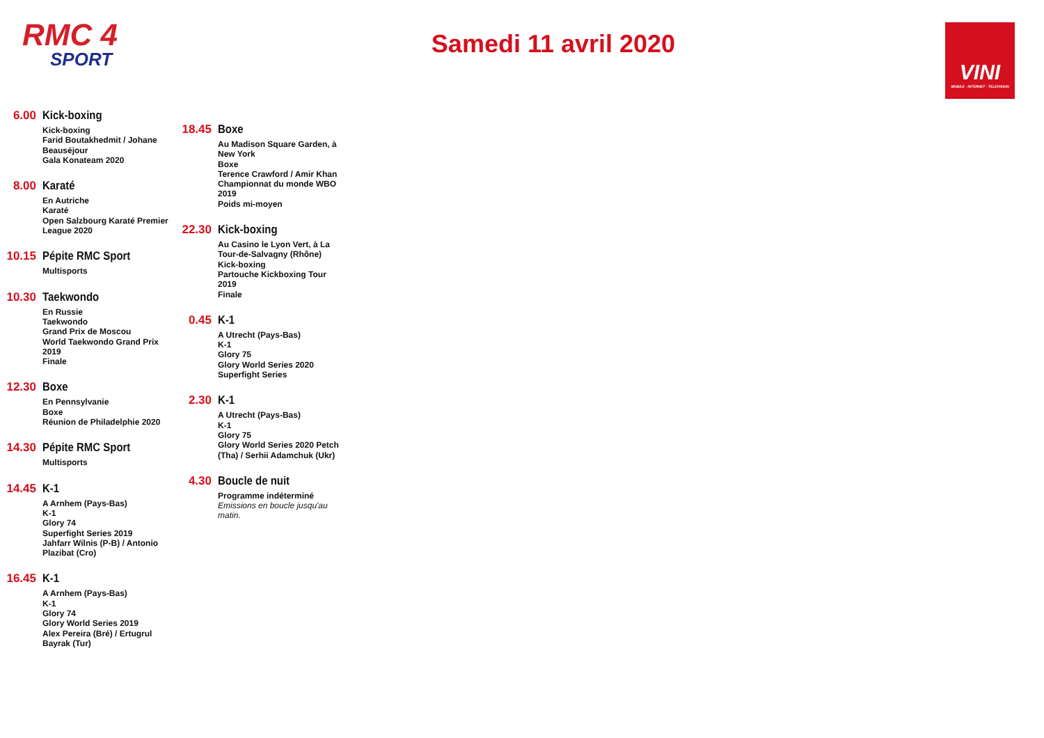RMC 4
SPORT
Samedi 11 avril 2020
VINI
MOBILE · INTERNET · TELEVISION
6.00
Kick-boxing
Kick-boxing
Farid Boutakhedmit / Johane Beauséjour
Gala Konateam 2020
8.00
Karaté
En Autriche
Karaté
Open Salzbourg Karaté Premier League 2020
10.15
Pépite RMC Sport
Multisports
10.30
Taekwondo
En Russie
Taekwondo
Grand Prix de Moscou
World Taekwondo Grand Prix 2019
Finale
12.30
Boxe
En Pennsylvanie
Boxe
Réunion de Philadelphie 2020
14.30
Pépite RMC Sport
Multisports
14.45
K-1
A Arnhem (Pays-Bas)
K-1
Glory 74
Superfight Series 2019
Jahfarr Wilnis (P-B) / Antonio Plazibat (Cro)
16.45
K-1
A Arnhem (Pays-Bas)
K-1
Glory 74
Glory World Series 2019
Alex Pereira (Bré) / Ertugrul Bayrak (Tur)
18.45
Boxe
Au Madison Square Garden, à New York
Boxe
Terence Crawford / Amir Khan
Championnat du monde WBO 2019
Poids mi-moyen
22.30
Kick-boxing
Au Casino le Lyon Vert, à La Tour-de-Salvagny (Rhône)
Kick-boxing
Partouche Kickboxing Tour 2019
Finale
0.45
K-1
A Utrecht (Pays-Bas)
K-1
Glory 75
Glory World Series 2020 Superfight Series
2.30
K-1
A Utrecht (Pays-Bas)
K-1
Glory 75
Glory World Series 2020 Petch (Tha) / Serhii Adamchuk (Ukr)
4.30
Boucle de nuit
Programme indéterminé
Emissions en boucle jusqu'au matin.